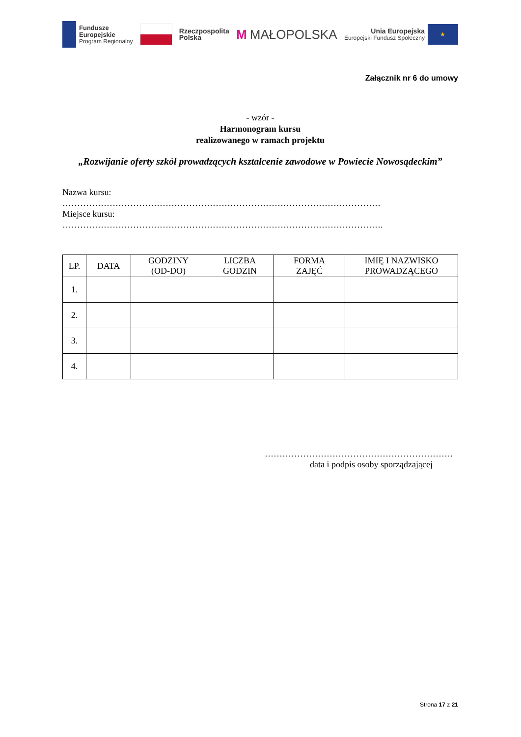Fundusze
Europejskie
Program Regionalny
Rzeczpospolita
Polska
M MAŁOPOLSKA
Unia Europejska
Europejski Fundusz Społeczny
★
Załącznik nr 6 do umowy
- wzór -
Harmonogram kursu
realizowanego w ramach projektu
„Rozwijanie oferty szkół prowadzących kształcenie zawodowe w Powiecie Nowosądeckim”
Nazwa kursu:
………………………………………………………………………………………………
Miejsce kursu:
……………………………………………………………………………………………….
| LP. | DATA | GODZINY (OD-DO) | LICZBA GODZIN | FORMA ZAJĘĆ | IMIĘ I NAZWISKO PROWADZĄCEGO |
| --- | --- | --- | --- | --- | --- |
| 1. | | | | | |
| 2. | | | | | |
| 3. | | | | | |
| 4. | | | | | |
……………………………………………………….
data i podpis osoby sporządzającej
Strona 17 z 21